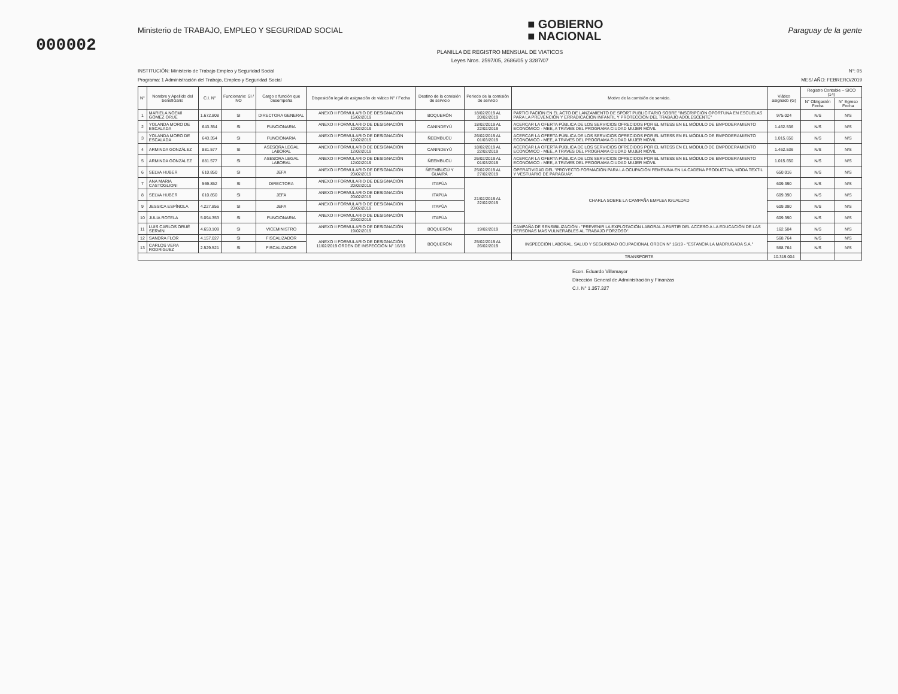000002
Ministerio de TRABAJO, EMPLEO Y SEGURIDAD SOCIAL
■ GOBIERNO
■ NACIONAL
Paraguay de la gente
PLANILLA DE REGISTRO MENSUAL DE VIATICOS
Leyes Nros. 2597/05, 2686/05 y 3287/07
INSTITUCIÓN: Ministerio de Trabajo Empleo y Seguridad Social N°: 05
Programa: 1 Administración del Trabajo, Empleo y Seguridad Social MES/ AÑO: FEBRERO/2019
| N° | Nombre y Apellido del beneficiario | C.I. N° | Funcionario: SI / NO | Cargo o función que desempeña | Disposición legal de asignación de viático N° / Fecha | Destino de la comisión de servicio | Periodo de la comisión de servicio | Motivo de la comisión de servicio. | Viático asignado (G) | Registro Contable – SICO (14) | |
| --- | --- | --- | --- | --- | --- | --- | --- | --- | --- | --- | --- |
| | | | | | | | | | | N° Obligación Fecha | N° Egreso Fecha |
| 1 | MARIELA NOEMÍ GÓMEZ ORUE | 1.672.808 | SI | DIRECTORA GENERAL | ANEXO II FORMULARIO DE DESIGNACIÓN 15/02/2019 | BOQUERÓN | 18/02/2019 AL 20/02/2019 | PARTICIPACIÓN EN EL ACTO DE LANZAMIENTO DE SPORT PUBLICITARIO SOBRE "INSCRIPCIÓN OPORTUNA EN ESCUELAS PARA LA PREVENCIÓN Y ERRADICACIÓN INFANTIL Y PROTECCIÓN DEL TRABAJO ADOLESCENTE" | 975.024 | N/S | N/S |
| 2 | YOLANDA MORO DE ESCALADA | 643.354 | SI | FUNCIONARIA | ANEXO II FORMULARIO DE DESIGNACIÓN 12/02/2019 | CANINDEYÚ | 18/02/2019 AL 22/02/2019 | ACERCAR LA OFERTA PÚBLICA DE LOS SERVICIOS OFRECIDOS POR EL MTESS EN EL MÓDULO DE EMPODERAMIENTO ECONÓMICO - MEE, A TRAVES DEL PROGRAMA CIUDAD MUJER MÓVIL | 1.462.536 | N/S | N/S |
| 3 | YOLANDA MORO DE ESCALADA | 643.354 | SI | FUNCIONARIA | ANEXO II FORMULARIO DE DESIGNACIÓN 12/02/2019 | ÑEEMBUCÚ | 26/02/2019 AL 01/03/2019 | ACERCAR LA OFERTA PÚBLICA DE LOS SERVICIOS OFRECIDOS POR EL MTESS EN EL MÓDULO DE EMPODERAMIENTO ECONÓMICO - MEE, A TRAVES DEL PROGRAMA CIUDAD MUJER MÓVIL | 1.015.650 | N/S | N/S |
| 4 | ARMINDA GONZÁLEZ | 881.577 | SI | ASESORA LEGAL LABORAL | ANEXO II FORMULARIO DE DESIGNACIÓN 12/02/2019 | CANINDEYÚ | 18/02/2019 AL 22/02/2019 | ACERCAR LA OFERTA PÚBLICA DE LOS SERVICIOS OFRECIDOS POR EL MTESS EN EL MÓDULO DE EMPODERAMIENTO ECONÓMICO - MEE, A TRAVES DEL PROGRAMA CIUDAD MUJER MÓVIL | 1.462.536 | N/S | N/S |
| 5 | ARMINDA GONZÁLEZ | 881.577 | SI | ASESORA LEGAL LABORAL | ANEXO II FORMULARIO DE DESIGNACIÓN 12/02/2019 | ÑEEMBUCÚ | 26/02/2019 AL 01/03/2019 | ACERCAR LA OFERTA PÚBLICA DE LOS SERVICIOS OFRECIDOS POR EL MTESS EN EL MÓDULO DE EMPODERAMIENTO ECONÓMICO - MEE, A TRAVES DEL PROGRAMA CIUDAD MUJER MÓVIL | 1.015.650 | N/S | N/S |
| 6 | SELVA HUBER | 610.850 | SI | JEFA | ANEXO II FORMULARIO DE DESIGNACIÓN 20/02/2019 | ÑEEMBUCÚ Y GUAIRÁ | 25/02/2019 AL 27/02/2019 | OPERATIVIDAD DEL "PROYECTO FORMACIÓN PARA LA OCUPACIÓN FEMENINA EN LA CADENA PRODUCTIVA, MODA TEXTIL Y VESTUARIO DE PARAGUAY. | 650.016 | N/S | N/S |
| 7 | ANA MARIA CASTOGLIONI | 569.852 | SI | DIRECTORA | ANEXO II FORMULARIO DE DESIGNACIÓN 20/02/2019 | ITAPÚA | 21/02/2019 AL 22/02/2019 | CHARLA SOBRE LA CAMPAÑA EMPLEA IGUALDAD | 609.390 | N/S | N/S |
| 8 | SELVA HUBER | 610.850 | SI | JEFA | ANEXO II FORMULARIO DE DESIGNACIÓN 20/02/2019 | ITAPÚA | | | 609.390 | N/S | N/S |
| 9 | JESSICA ESPÍNOLA | 4.227.856 | SI | JEFA | ANEXO II FORMULARIO DE DESIGNACIÓN 20/02/2019 | ITAPÚA | | | 609.390 | N/S | N/S |
| 10 | JULIA ROTELA | 5.094.353 | SI | FUNCIONARIA | ANEXO II FORMULARIO DE DESIGNACIÓN 20/02/2019 | ITAPÚA | | | 609.390 | N/S | N/S |
| 11 | LUIS CARLOS ORUÉ SERVÍN | 4.653.109 | SI | VICEMINISTRO | ANEXO II FORMULARIO DE DESIGNACIÓN 19/02/2019 | BOQUERÓN | 19/02/2019 | CAMPAÑA DE SENSIBILIZACIÓN - "PREVENIR LA EXPLOTACIÓN LABORAL A PARTIR DEL ACCESO A LA EDUCACIÓN DE LAS PERSONAS MAS VULNERABLES AL TRABAJO FORZOSO". | 162.504 | N/S | N/S |
| 12 | SANDRA FLOR | 4.157.027 | SI | FISCALIZADOR | ANEXO II FORMULARIO DE DESIGNACIÓN 11/02/2019 ORDEN DE INSPECCIÓN N° 16/19 | BOQUERÓN | 25/02/2019 AL 26/02/2019 | INSPECCIÓN LABORAL, SALUD Y SEGURIDAD OCUPACIONAL ORDEN N° 16/19 - "ESTANCIA LA MADRUGADA S.A." | 568.764 | N/S | N/S |
| 13 | CARLOS VERA RODRÍGUEZ | 2.529.521 | SI | FISCALIZADOR | | | | | 568.764 | N/S | N/S |
| | | | | | | | | TRANSPORTE | 10.319.004 | | |
Econ. Eduardo Villamayor
Dirección General de Administración y Finanzas
C.I. N° 1.357.327